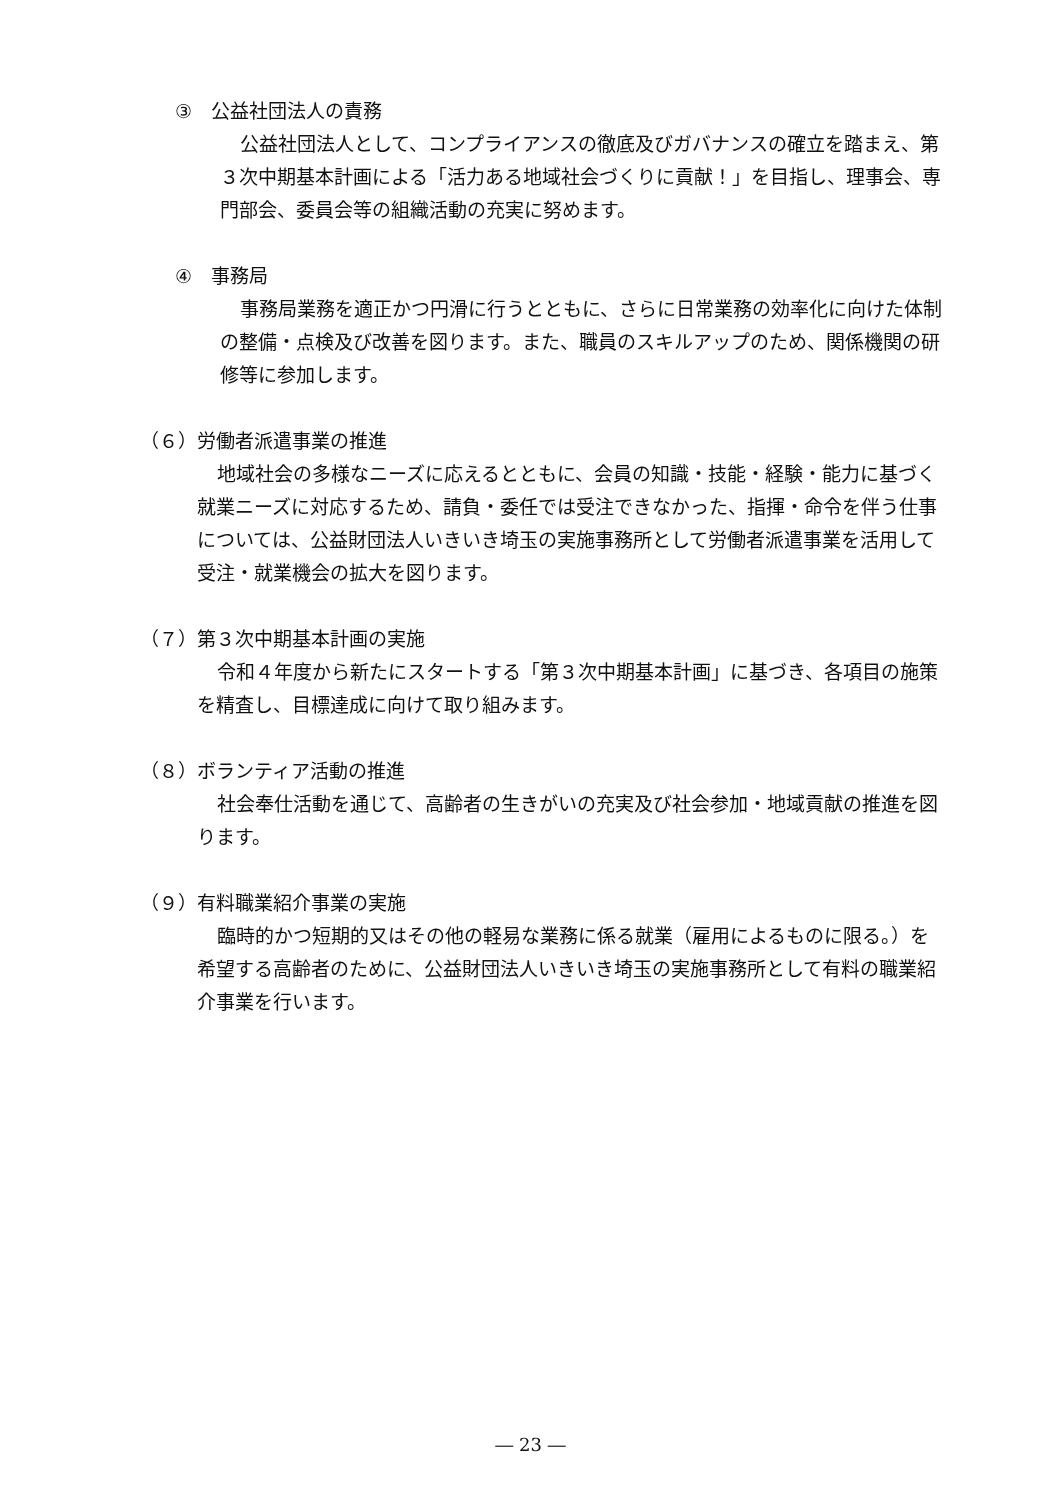③　公益社団法人の責務
公益社団法人として、コンプライアンスの徹底及びガバナンスの確立を踏まえ、第３次中期基本計画による「活力ある地域社会づくりに貢献！」を目指し、理事会、専門部会、委員会等の組織活動の充実に努めます。
④　事務局
事務局業務を適正かつ円滑に行うとともに、さらに日常業務の効率化に向けた体制の整備・点検及び改善を図ります。また、職員のスキルアップのため、関係機関の研修等に参加します。
（６）労働者派遣事業の推進
地域社会の多様なニーズに応えるとともに、会員の知識・技能・経験・能力に基づく就業ニーズに対応するため、請負・委任では受注できなかった、指揮・命令を伴う仕事については、公益財団法人いきいき埼玉の実施事務所として労働者派遣事業を活用して受注・就業機会の拡大を図ります。
（７）第３次中期基本計画の実施
令和４年度から新たにスタートする「第３次中期基本計画」に基づき、各項目の施策を精査し、目標達成に向けて取り組みます。
（８）ボランティア活動の推進
社会奉仕活動を通じて、高齢者の生きがいの充実及び社会参加・地域貢献の推進を図ります。
（９）有料職業紹介事業の実施
臨時的かつ短期的又はその他の軽易な業務に係る就業（雇用によるものに限る。）を希望する高齢者のために、公益財団法人いきいき埼玉の実施事務所として有料の職業紹介事業を行います。
― 23 ―